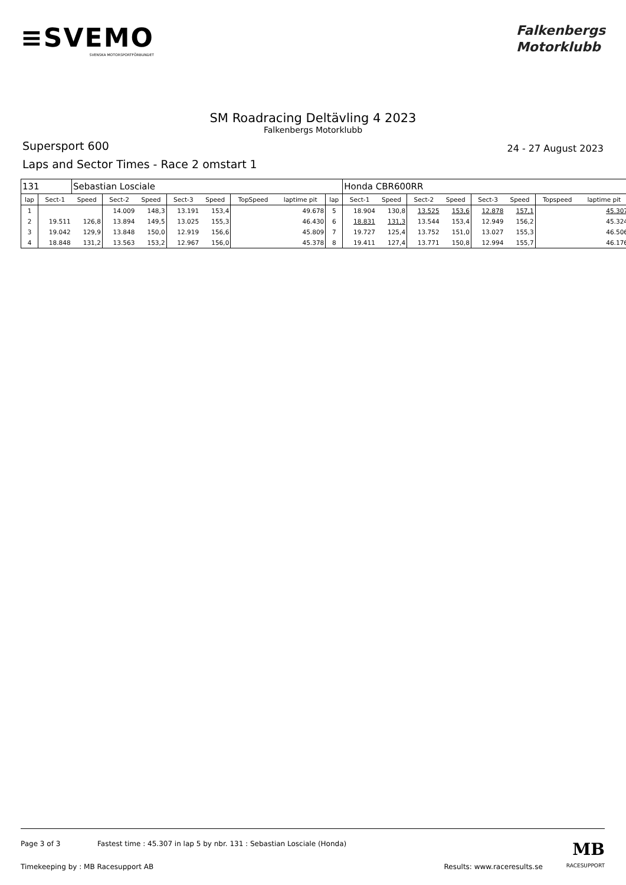≡SVEMO
SVENSKA MOTORSPORTFÖRBUNDET
Falkenbergs
Motorklubb
SM Roadracing Deltävling 4 2023
Falkenbergs Motorklubb
Supersport 600
24 - 27 August 2023
Laps and Sector Times - Race 2 omstart 1
| 131 | | Sebastian Losciale | | | | | | | | Honda CBR600RR | | | | | | | |
| lap | Sect-1 | Speed | Sect-2 | Speed | Sect-3 | Speed | TopSpeed | laptime pit | lap | Sect-1 | Speed | Sect-2 | Speed | Sect-3 | Speed | Topspeed | laptime pit |
| 1 | | | 14.009 | 148,3 | 13.191 | 153,4 | | 49.678 | 5 | 18.904 | 130,8 | 13.525 | 153,6 | 12.878 | 157,1 | | 45.307 |
| 2 | 19.511 | 126,8 | 13.894 | 149,5 | 13.025 | 155,3 | | 46.430 | 6 | 18.831 | 131,3 | 13.544 | 153,4 | 12.949 | 156,2 | | 45.324 |
| 3 | 19.042 | 129,9 | 13.848 | 150,0 | 12.919 | 156,6 | | 45.809 | 7 | 19.727 | 125,4 | 13.752 | 151,0 | 13.027 | 155,3 | | 46.506 |
| 4 | 18.848 | 131,2 | 13.563 | 153,2 | 12.967 | 156,0 | | 45.378 | 8 | 19.411 | 127,4 | 13.771 | 150,8 | 12.994 | 155,7 | | 46.176 |
Page 3 of 3 Fastest time : 45.307 in lap 5 by nbr. 131 : Sebastian Losciale (Honda) MB
Timekeeping by : MB Racesupport AB Results: www.raceresults.se RACESUPPORT